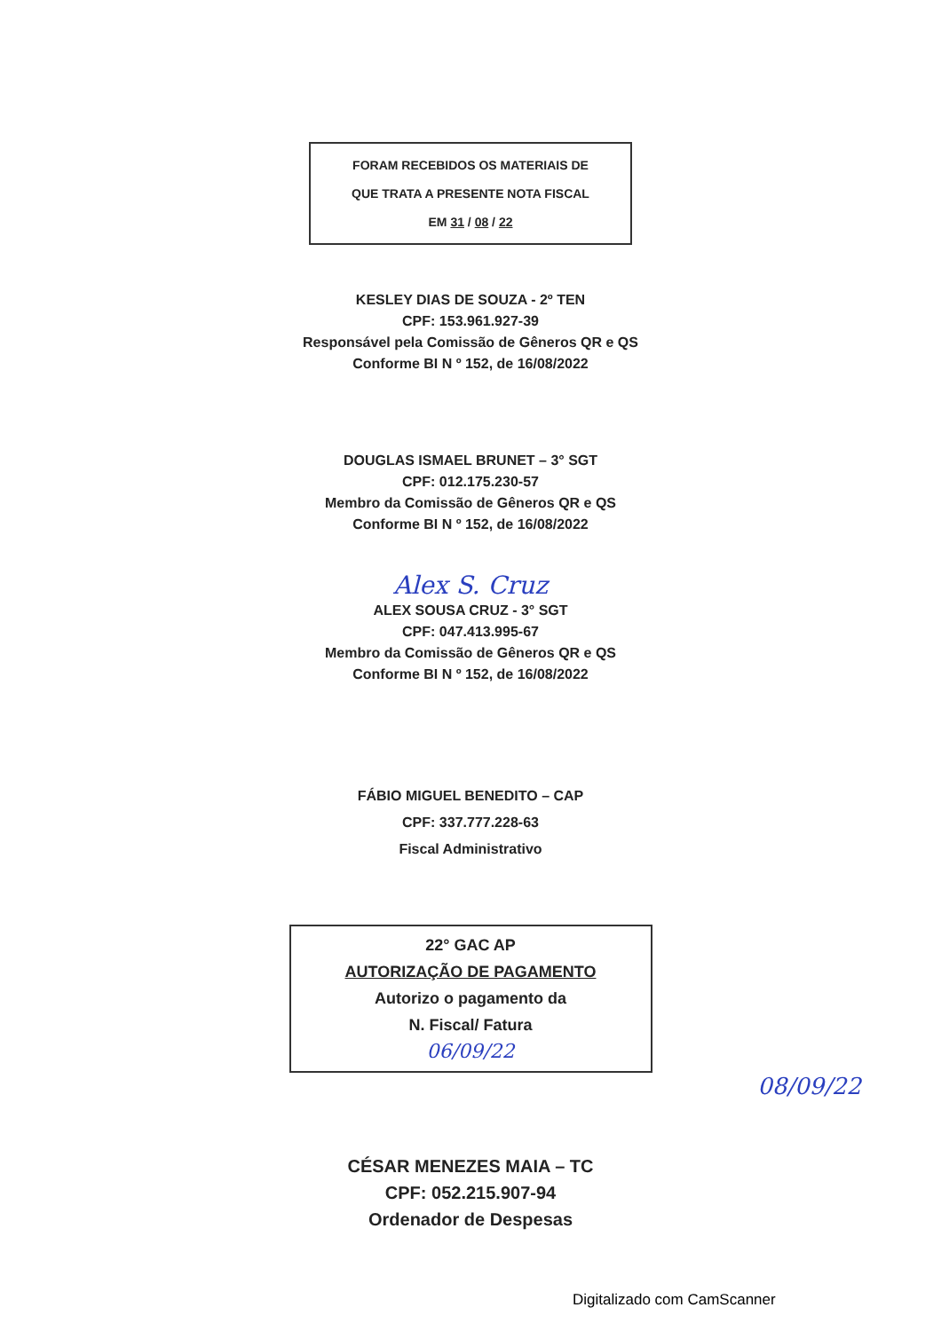FORAM RECEBIDOS OS MATERIAIS DE
QUE TRATA A PRESENTE NOTA FISCAL
EM 31 / 08 / 22
KESLEY DIAS DE SOUZA - 2º TEN
CPF: 153.961.927-39
Responsável pela Comissão de Gêneros QR e QS
Conforme BI N º 152, de 16/08/2022
DOUGLAS ISMAEL BRUNET – 3° SGT
CPF: 012.175.230-57
Membro da Comissão de Gêneros QR e QS
Conforme BI N º 152, de 16/08/2022
Alex S. Cruz
ALEX SOUSA CRUZ - 3° SGT
CPF: 047.413.995-67
Membro da Comissão de Gêneros QR e QS
Conforme BI N º 152, de 16/08/2022
FÁBIO MIGUEL BENEDITO – CAP
CPF: 337.777.228-63
Fiscal Administrativo
22° GAC AP
AUTORIZAÇÃO DE PAGAMENTO
Autorizo o pagamento da
N. Fiscal/ Fatura
06/09/22
08/09/22
CÉSAR MENEZES MAIA – TC
CPF: 052.215.907-94
Ordenador de Despesas
Digitalizado com CamScanner